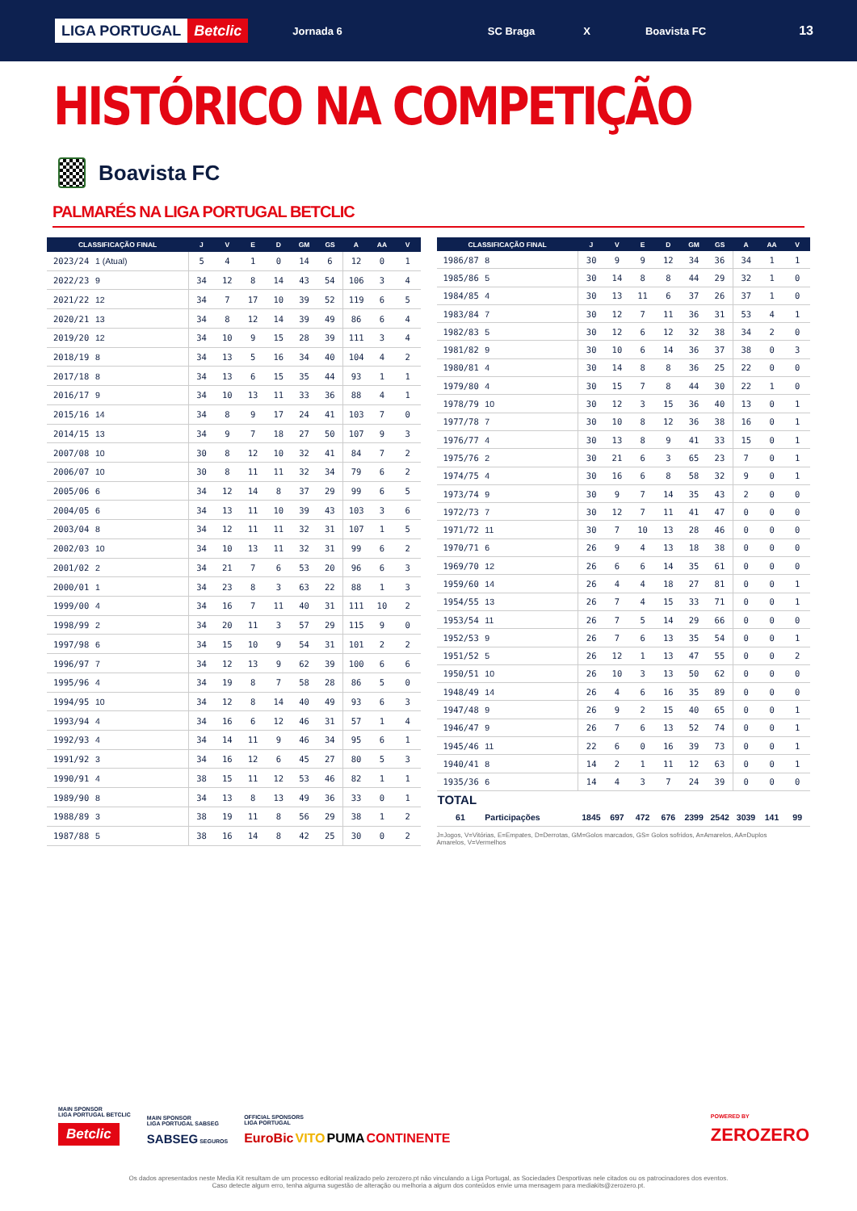LIGA PORTUGAL Betclic
Jornada 6 SC Braga X Boavista FC
13
HISTÓRICO NA COMPETIÇÃO
Boavista FC
PALMARÉS NA LIGA PORTUGAL BETCLIC
| CLASSIFICAÇÃO FINAL | | J | V | E | D | GM | GS | A | AA | V |
| --- | --- | --- | --- | --- | --- | --- | --- | --- | --- | --- |
| 2023/24 | 1 (Atual) | 5 | 4 | 1 | 0 | 14 | 6 | 12 | 0 | 1 |
| 2022/23 | 9 | 34 | 12 | 8 | 14 | 43 | 54 | 106 | 3 | 4 |
| 2021/22 | 12 | 34 | 7 | 17 | 10 | 39 | 52 | 119 | 6 | 5 |
| 2020/21 | 13 | 34 | 8 | 12 | 14 | 39 | 49 | 86 | 6 | 4 |
| 2019/20 | 12 | 34 | 10 | 9 | 15 | 28 | 39 | 111 | 3 | 4 |
| 2018/19 | 8 | 34 | 13 | 5 | 16 | 34 | 40 | 104 | 4 | 2 |
| 2017/18 | 8 | 34 | 13 | 6 | 15 | 35 | 44 | 93 | 1 | 1 |
| 2016/17 | 9 | 34 | 10 | 13 | 11 | 33 | 36 | 88 | 4 | 1 |
| 2015/16 | 14 | 34 | 8 | 9 | 17 | 24 | 41 | 103 | 7 | 0 |
| 2014/15 | 13 | 34 | 9 | 7 | 18 | 27 | 50 | 107 | 9 | 3 |
| 2007/08 | 10 | 30 | 8 | 12 | 10 | 32 | 41 | 84 | 7 | 2 |
| 2006/07 | 10 | 30 | 8 | 11 | 11 | 32 | 34 | 79 | 6 | 2 |
| 2005/06 | 6 | 34 | 12 | 14 | 8 | 37 | 29 | 99 | 6 | 5 |
| 2004/05 | 6 | 34 | 13 | 11 | 10 | 39 | 43 | 103 | 3 | 6 |
| 2003/04 | 8 | 34 | 12 | 11 | 11 | 32 | 31 | 107 | 1 | 5 |
| 2002/03 | 10 | 34 | 10 | 13 | 11 | 32 | 31 | 99 | 6 | 2 |
| 2001/02 | 2 | 34 | 21 | 7 | 6 | 53 | 20 | 96 | 6 | 3 |
| 2000/01 | 1 | 34 | 23 | 8 | 3 | 63 | 22 | 88 | 1 | 3 |
| 1999/00 | 4 | 34 | 16 | 7 | 11 | 40 | 31 | 111 | 10 | 2 |
| 1998/99 | 2 | 34 | 20 | 11 | 3 | 57 | 29 | 115 | 9 | 0 |
| 1997/98 | 6 | 34 | 15 | 10 | 9 | 54 | 31 | 101 | 2 | 2 |
| 1996/97 | 7 | 34 | 12 | 13 | 9 | 62 | 39 | 100 | 6 | 6 |
| 1995/96 | 4 | 34 | 19 | 8 | 7 | 58 | 28 | 86 | 5 | 0 |
| 1994/95 | 10 | 34 | 12 | 8 | 14 | 40 | 49 | 93 | 6 | 3 |
| 1993/94 | 4 | 34 | 16 | 6 | 12 | 46 | 31 | 57 | 1 | 4 |
| 1992/93 | 4 | 34 | 14 | 11 | 9 | 46 | 34 | 95 | 6 | 1 |
| 1991/92 | 3 | 34 | 16 | 12 | 6 | 45 | 27 | 80 | 5 | 3 |
| 1990/91 | 4 | 38 | 15 | 11 | 12 | 53 | 46 | 82 | 1 | 1 |
| 1989/90 | 8 | 34 | 13 | 8 | 13 | 49 | 36 | 33 | 0 | 1 |
| 1988/89 | 3 | 38 | 19 | 11 | 8 | 56 | 29 | 38 | 1 | 2 |
| 1987/88 | 5 | 38 | 16 | 14 | 8 | 42 | 25 | 30 | 0 | 2 |
| CLASSIFICAÇÃO FINAL | | J | V | E | D | GM | GS | A | AA | V |
| --- | --- | --- | --- | --- | --- | --- | --- | --- | --- | --- |
| 1986/87 | 8 | 30 | 9 | 9 | 12 | 34 | 36 | 34 | 1 | 1 |
| 1985/86 | 5 | 30 | 14 | 8 | 8 | 44 | 29 | 32 | 1 | 0 |
| 1984/85 | 4 | 30 | 13 | 11 | 6 | 37 | 26 | 37 | 1 | 0 |
| 1983/84 | 7 | 30 | 12 | 7 | 11 | 36 | 31 | 53 | 4 | 1 |
| 1982/83 | 5 | 30 | 12 | 6 | 12 | 32 | 38 | 34 | 2 | 0 |
| 1981/82 | 9 | 30 | 10 | 6 | 14 | 36 | 37 | 38 | 0 | 3 |
| 1980/81 | 4 | 30 | 14 | 8 | 8 | 36 | 25 | 22 | 0 | 0 |
| 1979/80 | 4 | 30 | 15 | 7 | 8 | 44 | 30 | 22 | 1 | 0 |
| 1978/79 | 10 | 30 | 12 | 3 | 15 | 36 | 40 | 13 | 0 | 1 |
| 1977/78 | 7 | 30 | 10 | 8 | 12 | 36 | 38 | 16 | 0 | 1 |
| 1976/77 | 4 | 30 | 13 | 8 | 9 | 41 | 33 | 15 | 0 | 1 |
| 1975/76 | 2 | 30 | 21 | 6 | 3 | 65 | 23 | 7 | 0 | 1 |
| 1974/75 | 4 | 30 | 16 | 6 | 8 | 58 | 32 | 9 | 0 | 1 |
| 1973/74 | 9 | 30 | 9 | 7 | 14 | 35 | 43 | 2 | 0 | 0 |
| 1972/73 | 7 | 30 | 12 | 7 | 11 | 41 | 47 | 0 | 0 | 0 |
| 1971/72 | 11 | 30 | 7 | 10 | 13 | 28 | 46 | 0 | 0 | 0 |
| 1970/71 | 6 | 26 | 9 | 4 | 13 | 18 | 38 | 0 | 0 | 0 |
| 1969/70 | 12 | 26 | 6 | 6 | 14 | 35 | 61 | 0 | 0 | 0 |
| 1959/60 | 14 | 26 | 4 | 4 | 18 | 27 | 81 | 0 | 0 | 1 |
| 1954/55 | 13 | 26 | 7 | 4 | 15 | 33 | 71 | 0 | 0 | 1 |
| 1953/54 | 11 | 26 | 7 | 5 | 14 | 29 | 66 | 0 | 0 | 0 |
| 1952/53 | 9 | 26 | 7 | 6 | 13 | 35 | 54 | 0 | 0 | 1 |
| 1951/52 | 5 | 26 | 12 | 1 | 13 | 47 | 55 | 0 | 0 | 2 |
| 1950/51 | 10 | 26 | 10 | 3 | 13 | 50 | 62 | 0 | 0 | 0 |
| 1948/49 | 14 | 26 | 4 | 6 | 16 | 35 | 89 | 0 | 0 | 0 |
| 1947/48 | 9 | 26 | 9 | 2 | 15 | 40 | 65 | 0 | 0 | 1 |
| 1946/47 | 9 | 26 | 7 | 6 | 13 | 52 | 74 | 0 | 0 | 1 |
| 1945/46 | 11 | 22 | 6 | 0 | 16 | 39 | 73 | 0 | 0 | 1 |
| 1940/41 | 8 | 14 | 2 | 1 | 11 | 12 | 63 | 0 | 0 | 1 |
| 1935/36 | 6 | 14 | 4 | 3 | 7 | 24 | 39 | 0 | 0 | 0 |
| TOTAL | | | | | | | | | | |
| 61 | Participações | 1845 | 697 | 472 | 676 | 2399 | 2542 | 3039 | 141 | 99 |
J=Jogos, V=Vitórias, E=Empates, D=Derrotas, GM=Golos marcados, GS= Golos sofridos, A=Amarelos, AA=Duplos Amarelos, V=Vermelhos
MAIN SPONSOR
LIGA PORTUGAL BETCLIC
Betclic
MAIN SPONSOR
LIGA PORTUGAL SABSEG
SABSEG SEGUROS
OFFICIAL SPONSORS
LIGA PORTUGAL
EuroBic VITO PUMA CONTINENTE
POWERED BY
ZEROZERO
Os dados apresentados neste Media Kit resultam de um processo editorial realizado pelo zerozero.pt não vinculando a Liga Portugal, as Sociedades Desportivas nele citados ou os patrocinadores dos eventos.
Caso detecte algum erro, tenha alguma sugestão de alteração ou melhoria a algum dos conteúdos envie uma mensagem para mediakits@zerozero.pt.